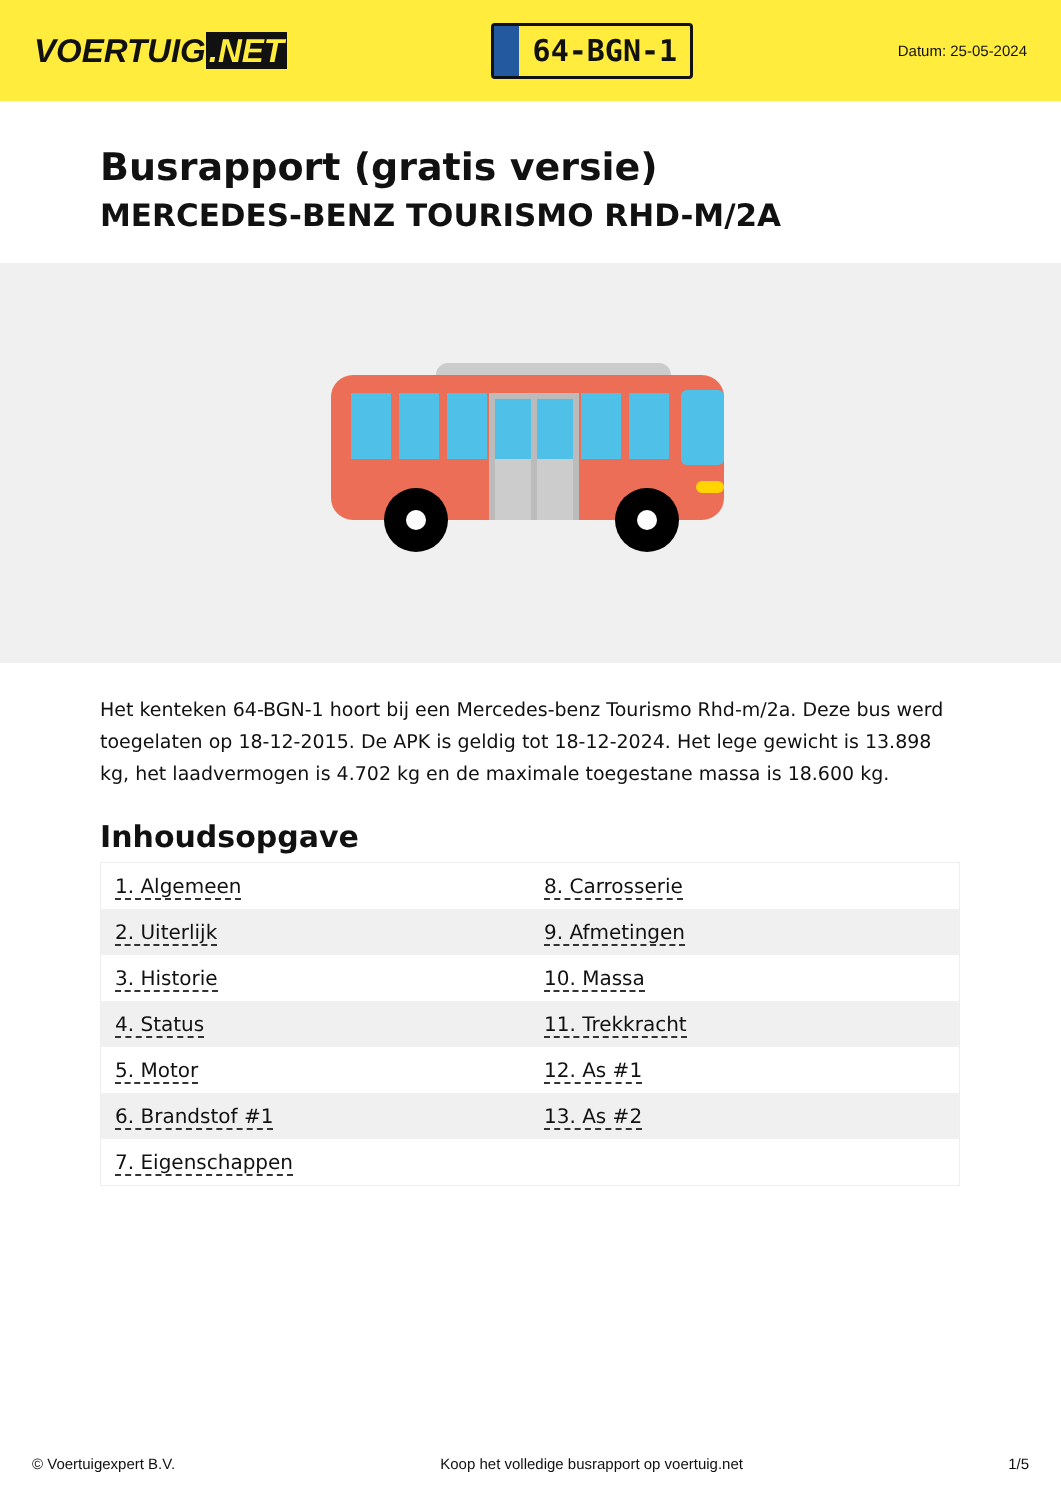VOERTUIG.NET
64-BGN-1
Datum: 25-05-2024
Busrapport (gratis versie)
MERCEDES-BENZ TOURISMO RHD-M/2A
Het kenteken 64-BGN-1 hoort bij een Mercedes-benz Tourismo Rhd-m/2a. Deze bus werd toegelaten op 18-12-2015. De APK is geldig tot 18-12-2024. Het lege gewicht is 13.898 kg, het laadvermogen is 4.702 kg en de maximale toegestane massa is 18.600 kg.
Inhoudsopgave
| 1. Algemeen | 8. Carrosserie |
| 2. Uiterlijk | 9. Afmetingen |
| 3. Historie | 10. Massa |
| 4. Status | 11. Trekkracht |
| 5. Motor | 12. As #1 |
| 6. Brandstof #1 | 13. As #2 |
| 7. Eigenschappen | |
© Voertuigexpert B.V. Koop het volledige busrapport op voertuig.net 1/5